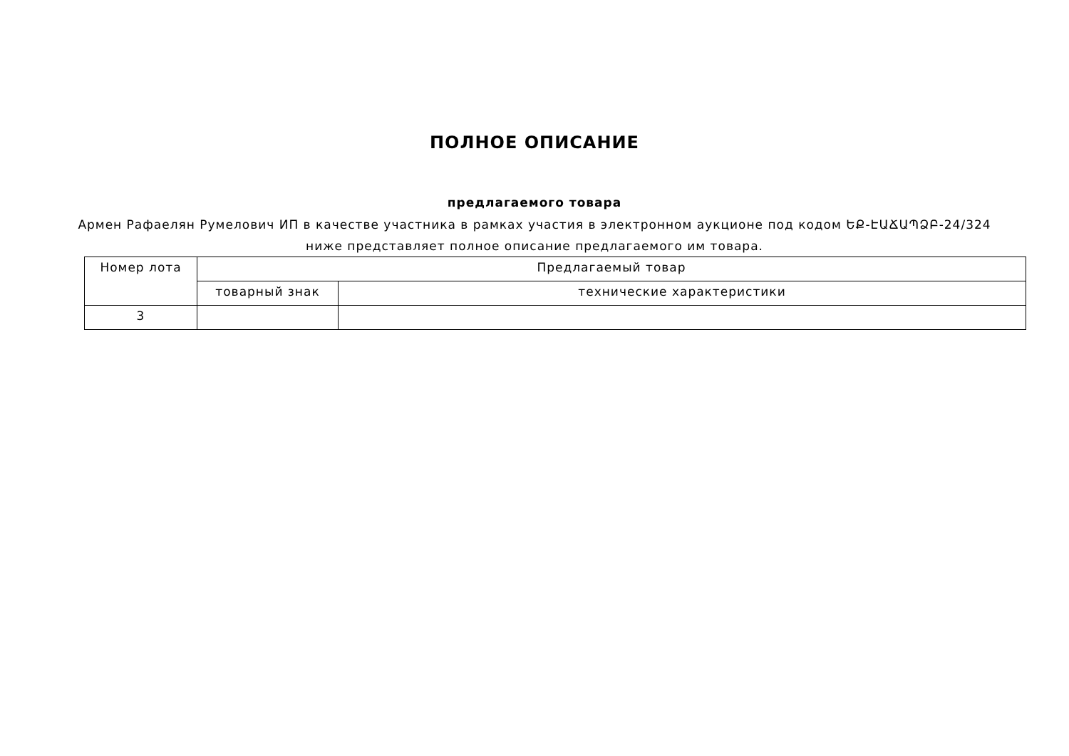ПОЛНОЕ ОПИСАНИЕ
предлагаемого товара
Армен Рафаелян Румелович ИП в качестве участника в рамках участия в электронном аукционе под кодом ԵՔ-ԷԱՃԱՊՁԲ-24/324
ниже представляет полное описание предлагаемого им товара.
| Номер лота | Предлагаемый товар | |
| --- | --- | --- |
| | товарный знак | технические характеристики |
| 3 | | |